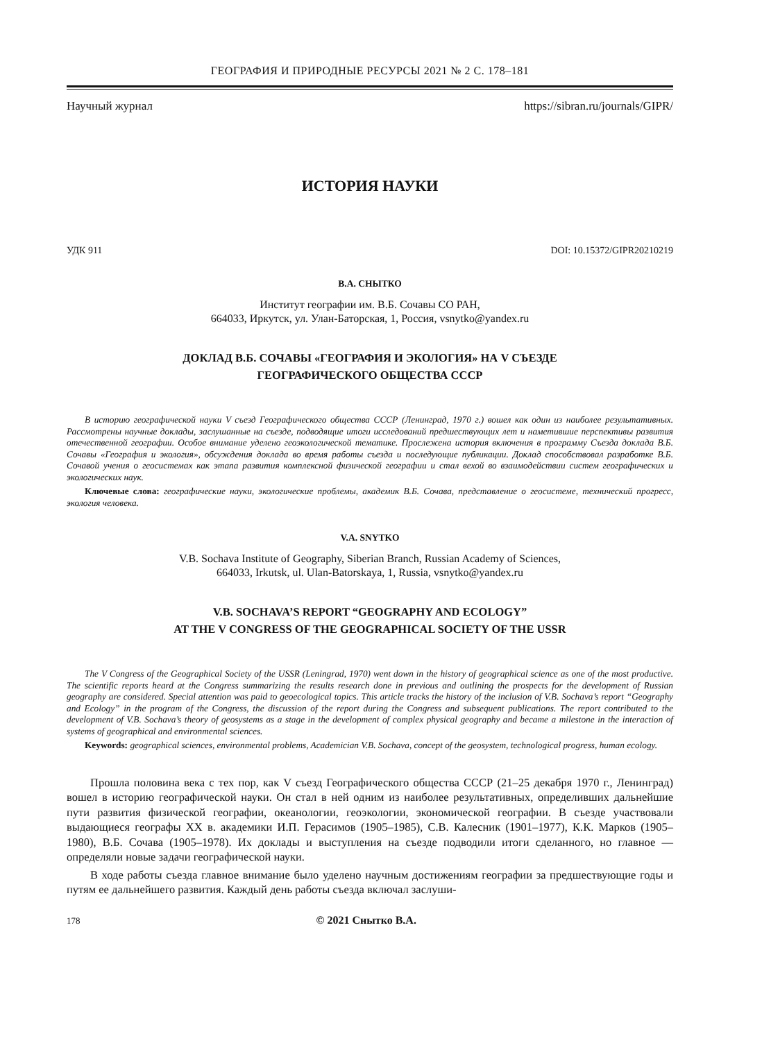ГЕОГРАФИЯ И ПРИРОДНЫЕ РЕСУРСЫ 2021 № 2 С. 178–181
Научный журнал https://sibran.ru/journals/GIPR/
ИСТОРИЯ НАУКИ
УДК 911 DOI: 10.15372/GIPR20210219
В.А. СНЫТКО
Институт географии им. В.Б. Сочавы СО РАН,
664033, Иркутск, ул. Улан-Баторская, 1, Россия, vsnytko@yandex.ru
ДОКЛАД В.Б. СОЧАВЫ «ГЕОГРАФИЯ И ЭКОЛОГИЯ» НА V СЪЕЗДЕ
ГЕОГРАФИЧЕСКОГО ОБЩЕСТВА СССР
В историю географической науки V съезд Географического общества СССР (Ленинград, 1970 г.) вошел как один из наиболее результативных. Рассмотрены научные доклады, заслушанные на съезде, подводящие итоги исследований предшествующих лет и наметившие перспективы развития отечественной географии. Особое внимание уделено геоэкологической тематике. Прослежена история включения в программу Съезда доклада В.Б. Сочавы «География и экология», обсуждения доклада во время работы съезда и последующие публикации. Доклад способствовал разработке В.Б. Сочавой учения о геосистемах как этапа развития комплексной физической географии и стал вехой во взаимодействии систем географических и экологических наук.
Ключевые слова: географические науки, экологические проблемы, академик В.Б. Сочава, представление о геосистеме, технический прогресс, экология человека.
V.A. SNYTKO
V.B. Sochava Institute of Geography, Siberian Branch, Russian Academy of Sciences,
664033, Irkutsk, ul. Ulan-Batorskaya, 1, Russia, vsnytko@yandex.ru
V.B. SOCHAVA’S REPORT “GEOGRAPHY AND ECOLOGY”
AT THE V CONGRESS OF THE GEOGRAPHICAL SOCIETY OF THE USSR
The V Congress of the Geographical Society of the USSR (Leningrad, 1970) went down in the history of geographical science as one of the most productive. The scientific reports heard at the Congress summarizing the results research done in previous and outlining the prospects for the development of Russian geography are considered. Special attention was paid to geoecological topics. This article tracks the history of the inclusion of V.B. Sochava’s report “Geography and Ecology” in the program of the Congress, the discussion of the report during the Congress and subsequent publications. The report contributed to the development of V.B. Sochava’s theory of geosystems as a stage in the development of complex physical geography and became a milestone in the interaction of systems of geographical and environmental sciences.
Keywords: geographical sciences, environmental problems, Academician V.B. Sochava, concept of the geosystem, technological progress, human ecology.
Прошла половина века с тех пор, как V съезд Географического общества СССР (21–25 декабря 1970 г., Ленинград) вошел в историю географической науки. Он стал в ней одним из наиболее результативных, определивших дальнейшие пути развития физической географии, океанологии, геоэкологии, экономической географии. В съезде участвовали выдающиеся географы XX в. академики И.П. Герасимов (1905–1985), С.В. Калесник (1901–1977), К.К. Марков (1905–1980), В.Б. Сочава (1905–1978). Их доклады и выступления на съезде подводили итоги сделанного, но главное — определяли новые задачи географической науки.
В ходе работы съезда главное внимание было уделено научным достижениям географии за предшествующие годы и путям ее дальнейшего развития. Каждый день работы съезда включал заслуши-
178 © 2021 Снытко В.А.